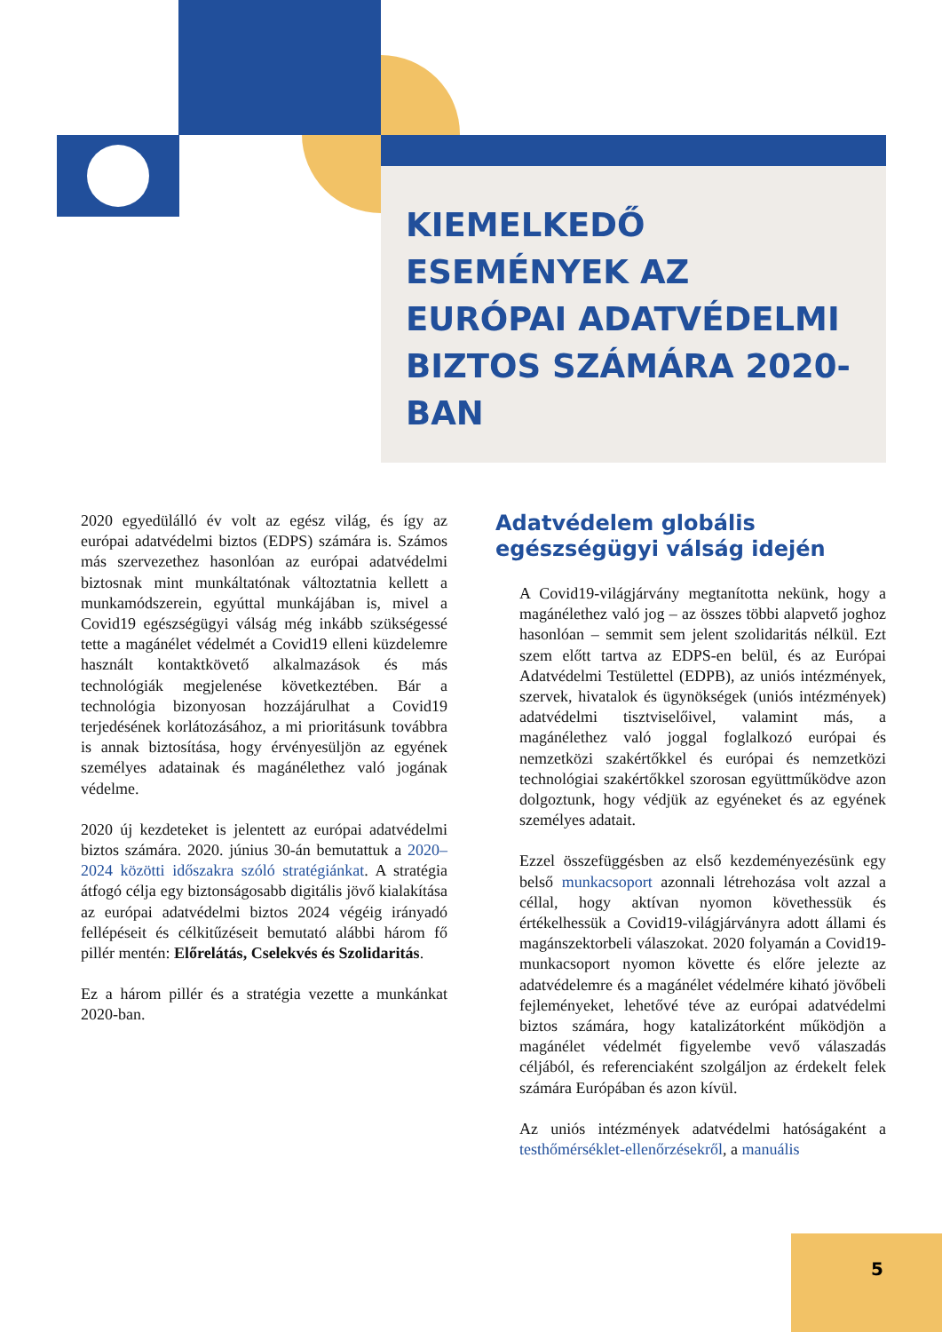KIEMELKEDŐ
ESEMÉNYEK AZ
EURÓPAI ADATVÉDELMI
BIZTOS SZÁMÁRA 2020-
BAN
2020 egyedülálló év volt az egész világ, és így az európai adatvédelmi biztos (EDPS) számára is. Számos más szervezethez hasonlóan az európai adatvédelmi biztosnak mint munkáltatónak változtatnia kellett a munkamódszerein, egyúttal munkájában is, mivel a Covid19 egészségügyi válság még inkább szükségessé tette a magánélet védelmét a Covid19 elleni küzdelemre használt kontaktkövető alkalmazások és más technológiák megjelenése következtében. Bár a technológia bizonyosan hozzájárulhat a Covid19 terjedésének korlátozásához, a mi prioritásunk továbbra is annak biztosítása, hogy érvényesüljön az egyének személyes adatainak és magánélethez való jogának védelme.
2020 új kezdeteket is jelentett az európai adatvédelmi biztos számára. 2020. június 30-án bemutattuk a 2020–2024 közötti időszakra szóló stratégiánkat. A stratégia átfogó célja egy biztonságosabb digitális jövő kialakítása az európai adatvédelmi biztos 2024 végéig irányadó fellépéseit és célkitűzéseit bemutató alábbi három fő pillér mentén: Előrelátás, Cselekvés és Szolidaritás.
Ez a három pillér és a stratégia vezette a munkánkat 2020-ban.
Adatvédelem globális egészségügyi válság idején
A Covid19-világjárvány megtanította nekünk, hogy a magánélethez való jog – az összes többi alapvető joghoz hasonlóan – semmit sem jelent szolidaritás nélkül. Ezt szem előtt tartva az EDPS-en belül, és az Európai Adatvédelmi Testülettel (EDPB), az uniós intézmények, szervek, hivatalok és ügynökségek (uniós intézmények) adatvédelmi tisztviselőivel, valamint más, a magánélethez való joggal foglalkozó európai és nemzetközi szakértőkkel és európai és nemzetközi technológiai szakértőkkel szorosan együttműködve azon dolgoztunk, hogy védjük az egyéneket és az egyének személyes adatait.
Ezzel összefüggésben az első kezdeményezésünk egy belső munkacsoport azonnali létrehozása volt azzal a céllal, hogy aktívan nyomon követhessük és értékelhessük a Covid19-világjárványra adott állami és magánszektorbeli válaszokat. 2020 folyamán a Covid19-munkacsoport nyomon követte és előre jelezte az adatvédelemre és a magánélet védelmére kiható jövőbeli fejleményeket, lehetővé téve az európai adatvédelmi biztos számára, hogy katalizátorként működjön a magánélet védelmét figyelembe vevő válaszadás céljából, és referenciaként szolgáljon az érdekelt felek számára Európában és azon kívül.
Az uniós intézmények adatvédelmi hatóságaként a testhőmérséklet-ellenőrzésekről, a manuális
5